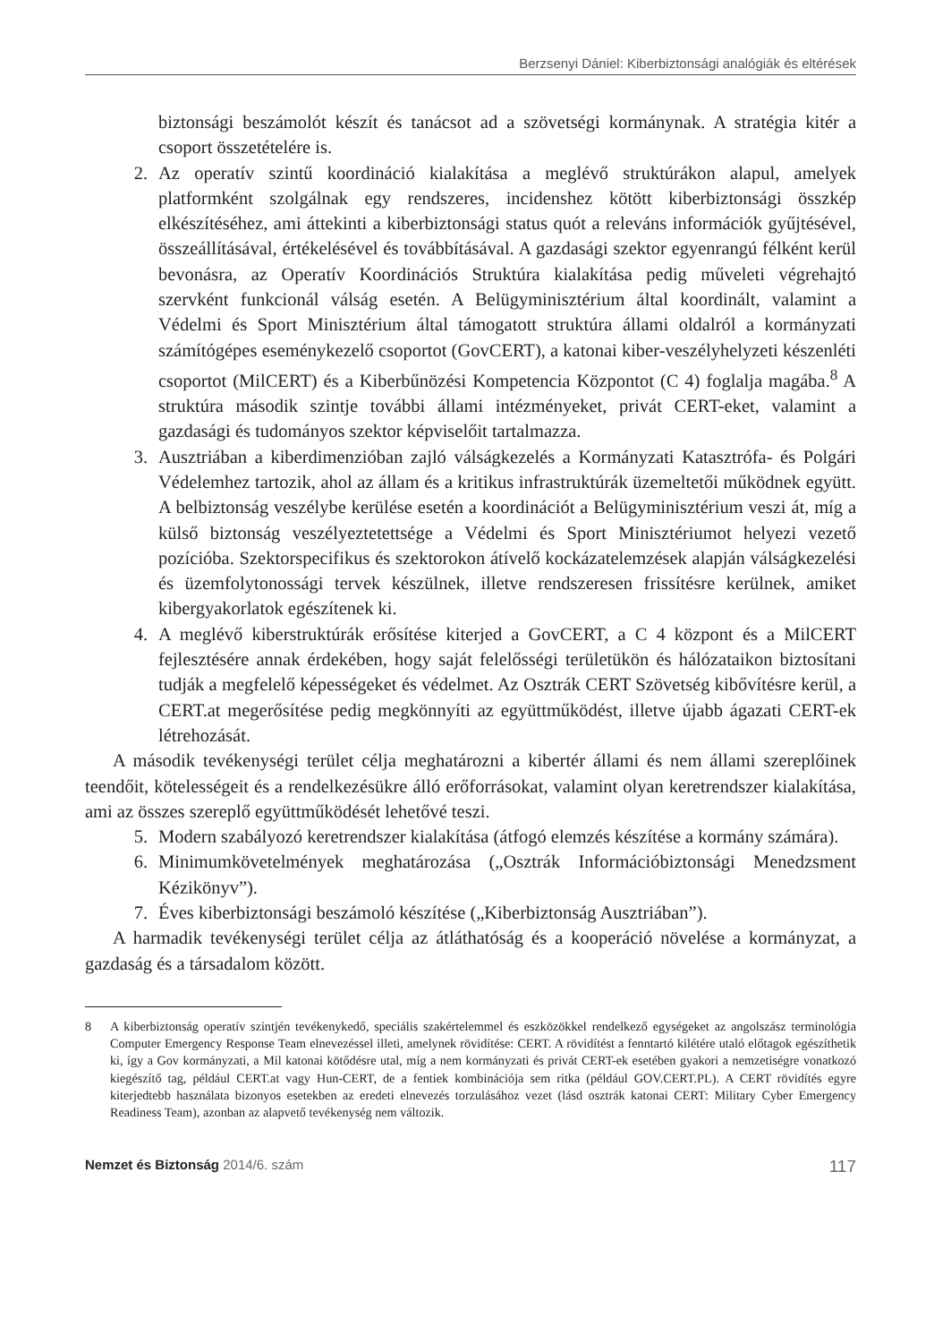Berzsenyi Dániel: Kiberbiztonsági analógiák és eltérések
biztonsági beszámolót készít és tanácsot ad a szövetségi kormánynak. A stratégia kitér a csoport összetételére is.
2. Az operatív szintű koordináció kialakítása a meglévő struktúrákon alapul, amelyek platformként szolgálnak egy rendszeres, incidenshez kötött kiberbiztonsági összkép elkészítéséhez, ami áttekinti a kiberbiztonsági status quót a releváns információk gyűjtésével, összeállításával, értékelésével és továbbításával. A gazdasági szektor egyenrangú félként kerül bevonásra, az Operatív Koordinációs Struktúra kialakítása pedig műveleti végrehajtó szervként funkcionál válság esetén. A Belügyminisztérium által koordinált, valamint a Védelmi és Sport Minisztérium által támogatott struktúra állami oldalról a kormányzati számítógépes eseménykezelő csoportot (GovCERT), a katonai kiber-veszélyhelyzeti készenléti csoportot (MilCERT) és a Kiberbűnözési Kompetencia Központot (C 4) foglalja magába.<sup>8</sup> A struktúra második szintje további állami intézményeket, privát CERT-eket, valamint a gazdasági és tudományos szektor képviselőit tartalmazza.
3. Ausztriában a kiberdimenzióban zajló válságkezelés a Kormányzati Katasztrófa- és Polgári Védelemhez tartozik, ahol az állam és a kritikus infrastruktúrák üzemeltetői működnek együtt. A belbiztonság veszélybe kerülése esetén a koordinációt a Belügyminisztérium veszi át, míg a külső biztonság veszélyeztetettsége a Védelmi és Sport Minisztériumot helyezi vezető pozícióba. Szektorspecifikus és szektorokon átívelő kockázatelemzések alapján válságkezelési és üzemfolytonossági tervek készülnek, illetve rendszeresen frissítésre kerülnek, amiket kibergyakorlatok egészítenek ki.
4. A meglévő kiberstruktúrák erősítése kiterjed a GovCERT, a C 4 központ és a MilCERT fejlesztésére annak érdekében, hogy saját felelősségi területükön és hálózataikon biztosítani tudják a megfelelő képességeket és védelmet. Az Osztrák CERT Szövetség kibővítésre kerül, a CERT.at megerősítése pedig megkönnyíti az együttműködést, illetve újabb ágazati CERT-ek létrehozását.
A második tevékenységi terület célja meghatározni a kibertér állami és nem állami szereplőinek teendőit, kötelességeit és a rendelkezésükre álló erőforrásokat, valamint olyan keretrendszer kialakítása, ami az összes szereplő együttműködését lehetővé teszi.
5. Modern szabályozó keretrendszer kialakítása (átfogó elemzés készítése a kormány számára).
6. Minimumkövetelmények meghatározása („Osztrák Információbiztonsági Menedzsment Kézikönyv”).
7. Éves kiberbiztonsági beszámoló készítése („Kiberbiztonság Ausztriában”).
A harmadik tevékenységi terület célja az átláthatóság és a kooperáció növelése a kormányzat, a gazdaság és a társadalom között.
8 A kiberbiztonság operatív szintjén tevékenykedő, speciális szakértelemmel és eszközökkel rendelkező egységeket az angolszász terminológia Computer Emergency Response Team elnevezéssel illeti, amelynek rövidítése: CERT. A rövidítést a fenntartó kilétére utaló előtagok egészíthetik ki, így a Gov kormányzati, a Mil katonai kötődésre utal, míg a nem kormányzati és privát CERT-ek esetében gyakori a nemzetiségre vonatkozó kiegészítő tag, például CERT.at vagy Hun-CERT, de a fentiek kombinációja sem ritka (például GOV.CERT.PL). A CERT rövidítés egyre kiterjedtebb használata bizonyos esetekben az eredeti elnevezés torzulásához vezet (lásd osztrák katonai CERT: Military Cyber Emergency Readiness Team), azonban az alapvető tevékenység nem változik.
Nemzet és Biztonság 2014/6. szám 117